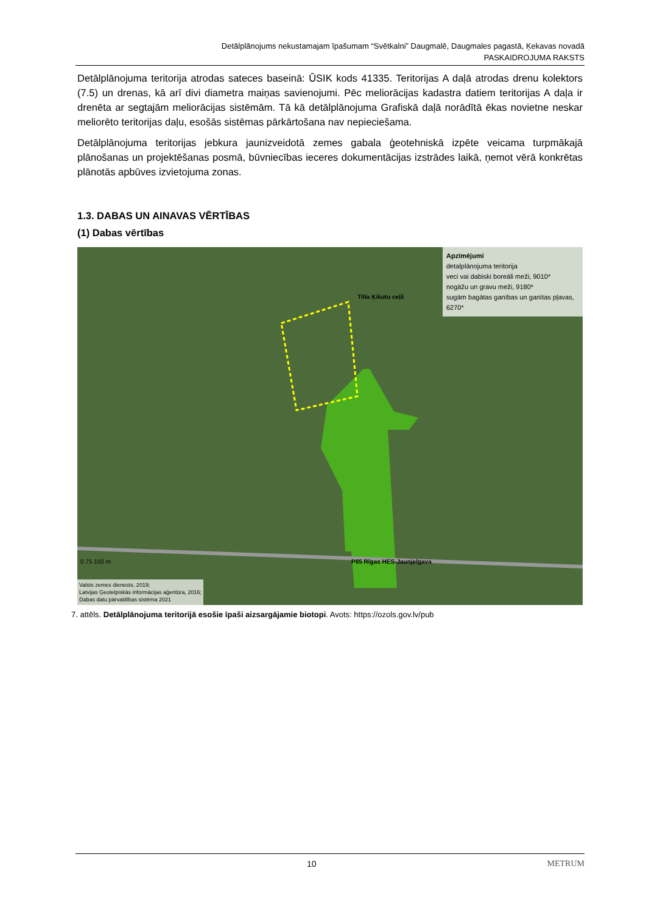Detālplānojums nekustamajam īpašumam “Svētkalni” Daugmalē, Daugmales pagastā, Ķekavas novadā
PASKAIDROJUMA RAKSTS
Detālplānojuma teritorija atrodas sateces baseinā: ŪSIK kods 41335. Teritorijas A daļā atrodas drenu kolektors (7.5) un drenas, kā arī divi diametra maiņas savienojumi. Pēc meliorācijas kadastra datiem teritorijas A daļa ir drenēta ar segtajām meliorācijas sistēmām. Tā kā detālplānojuma Grafiskā daļā norādītā ēkas novietne neskar meliorēto teritorijas daļu, esošās sistēmas pārkārtošana nav nepieciešama.
Detālplānojuma teritorijas jebkura jaunizveidotā zemes gabala ģeotehniskā izpēte veicama turpmākajā plānošanas un projektēšanas posmā, būvniecības ieceres dokumentācijas izstrādes laikā, ņemot vērā konkrētas plānotās apbūves izvietojuma zonas.
1.3. DABAS UN AINAVAS VĒRTĪBAS
(1) Dabas vērtības
Apzīmējumi
detalplānojuma teritorija
veci vai dabiski boreāli meži, 9010*
nogāžu un gravu meži, 9180*
sugām bagātas ganības un ganītas pļavas, 6270*
Tilta Ķikutu ceļš
P85 Rīgas HES-Jaunjelgava
0 75 150 m
Valsts zemes dienests, 2019;
Latvijas Ģeotelpiskās informācijas aģentūra, 2016;
Dabas datu pārvaldības sistēma 2021
7. attēls. Detālplānojuma teritorijā esošie īpaši aizsargājamie biotopi. Avots: https://ozols.gov.lv/pub
10 METRUM